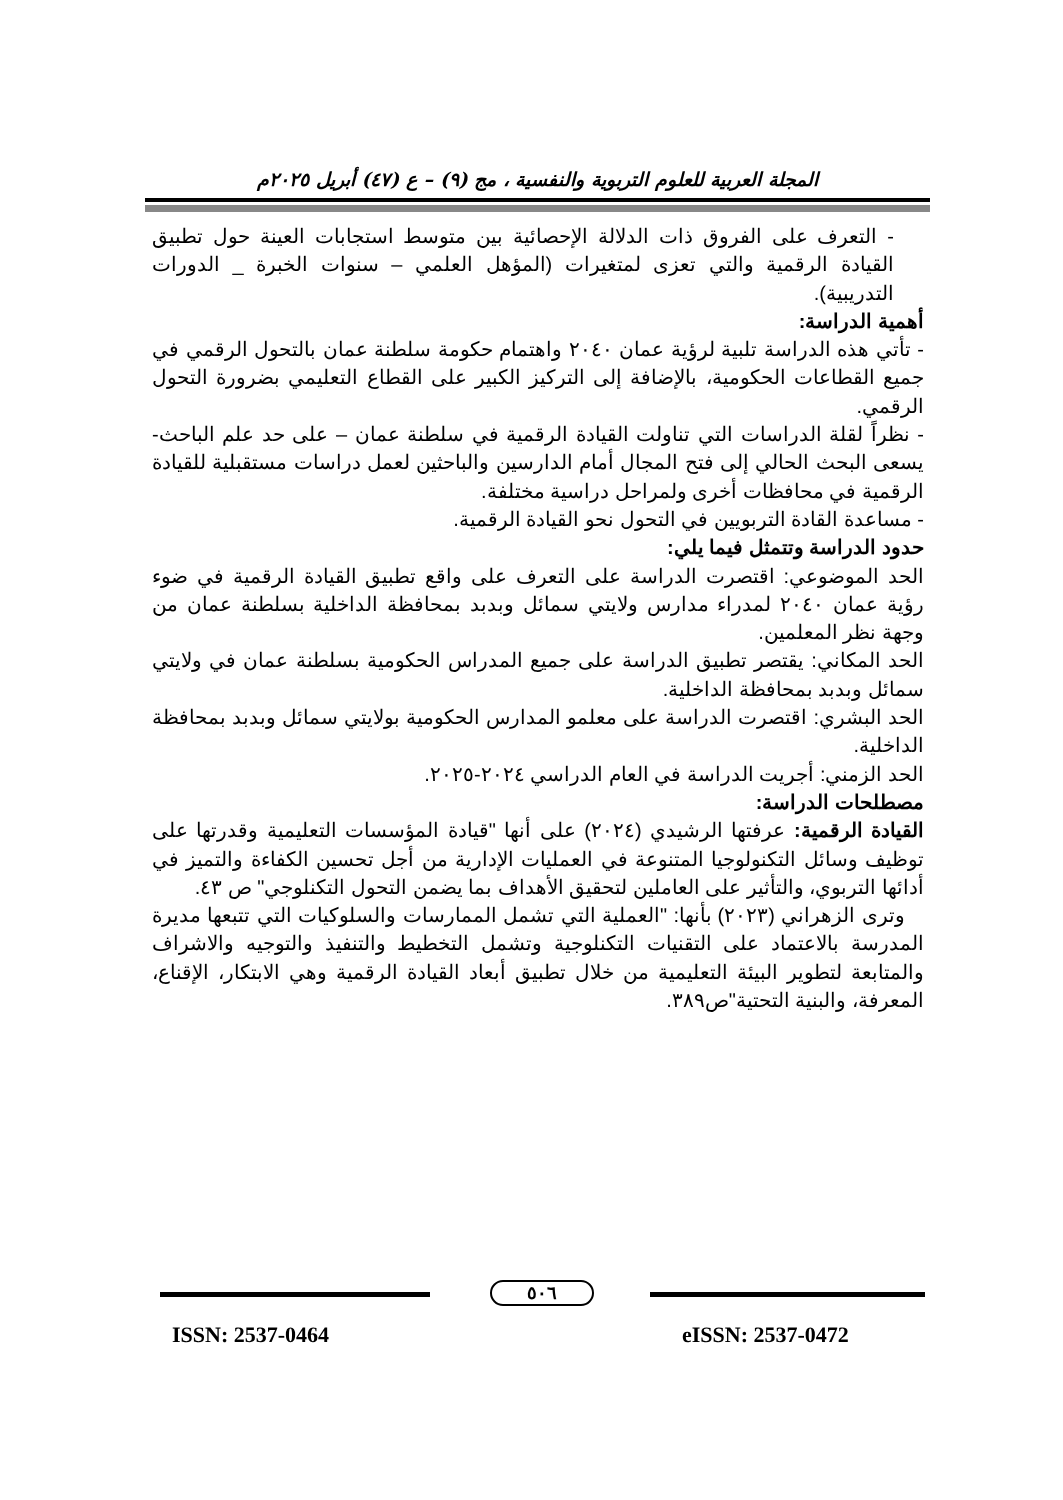المجلة العربية للعلوم التربوية والنفسية ، مج (٩) – ع (٤٧) أبريل ٢٠٢٥م
- التعرف على الفروق ذات الدلالة الإحصائية بين متوسط استجابات العينة حول تطبيق القيادة الرقمية والتي تعزى لمتغيرات (المؤهل العلمي – سنوات الخبرة _ الدورات التدريبية).
أهمية الدراسة:
- تأتي هذه الدراسة تلبية لرؤية عمان ٢٠٤٠ واهتمام حكومة سلطنة عمان بالتحول الرقمي في جميع القطاعات الحكومية، بالإضافة إلى التركيز الكبير على القطاع التعليمي بضرورة التحول الرقمي.
- نظراً لقلة الدراسات التي تناولت القيادة الرقمية في سلطنة عمان – على حد علم الباحث- يسعى البحث الحالي إلى فتح المجال أمام الدارسين والباحثين لعمل دراسات مستقبلية للقيادة الرقمية في محافظات أخرى ولمراحل دراسية مختلفة.
- مساعدة القادة التربويين في التحول نحو القيادة الرقمية.
حدود الدراسة وتتمثل فيما يلي:
الحد الموضوعي: اقتصرت الدراسة على التعرف على واقع تطبيق القيادة الرقمية في ضوء رؤية عمان ٢٠٤٠ لمدراء مدارس ولايتي سمائل وبدبد بمحافظة الداخلية بسلطنة عمان من وجهة نظر المعلمين.
الحد المكاني: يقتصر تطبيق الدراسة على جميع المدراس الحكومية بسلطنة عمان في ولايتي سمائل وبدبد بمحافظة الداخلية.
الحد البشري: اقتصرت الدراسة على معلمو المدارس الحكومية بولايتي سمائل وبدبد بمحافظة الداخلية.
الحد الزمني: أجريت الدراسة في العام الدراسي ٢٠٢٤-٢٠٢٥.
مصطلحات الدراسة:
القيادة الرقمية: عرفتها الرشيدي (٢٠٢٤) على أنها "قيادة المؤسسات التعليمية وقدرتها على توظيف وسائل التكنولوجيا المتنوعة في العمليات الإدارية من أجل تحسين الكفاءة والتميز في أدائها التربوي، والتأثير على العاملين لتحقيق الأهداف بما يضمن التحول التكنلوجي" ص ٤٣.
وترى الزهراني (٢٠٢٣) بأنها: "العملية التي تشمل الممارسات والسلوكيات التي تتبعها مديرة المدرسة بالاعتماد على التقنيات التكنلوجية وتشمل التخطيط والتنفيذ والتوجيه والاشراف والمتابعة لتطوير البيئة التعليمية من خلال تطبيق أبعاد القيادة الرقمية وهي الابتكار، الإقناع، المعرفة، والبنية التحتية"ص٣٨٩.
٥٠٦
ISSN: 2537-0464 eISSN: 2537-0472